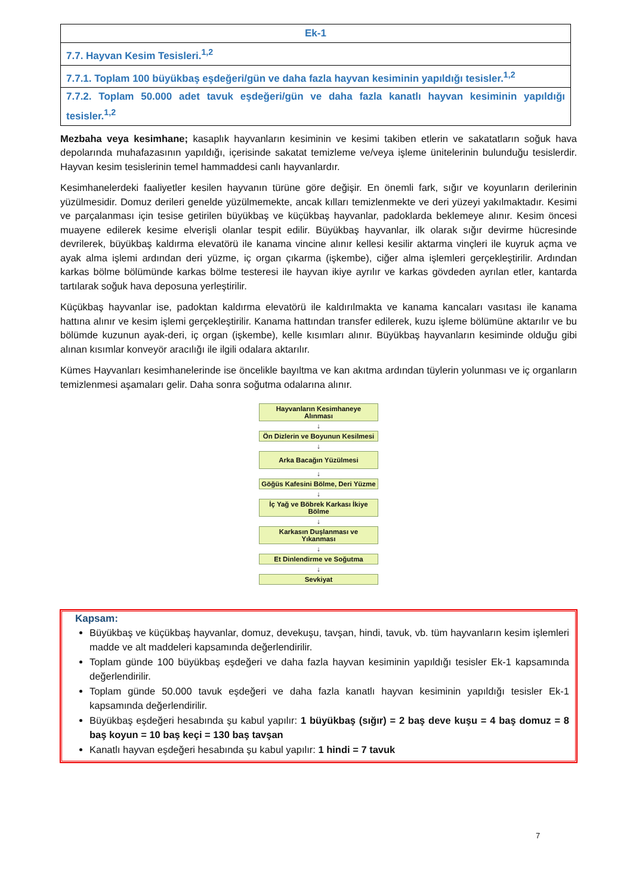| Ek-1 |
| --- |
| 7.7. Hayvan Kesim Tesisleri.<sup>1,2</sup> |
| 7.7.1. Toplam 100 büyükbaş eşdeğeri/gün ve daha fazla hayvan kesiminin yapıldığı tesisler.<sup>1,2</sup> |
| 7.7.2. Toplam 50.000 adet tavuk eşdeğeri/gün ve daha fazla kanatlı hayvan kesiminin yapıldığı tesisler.<sup>1,2</sup> |
Mezbaha veya kesimhane; kasaplık hayvanların kesiminin ve kesimi takiben etlerin ve sakatatların soğuk hava depolarında muhafazasının yapıldığı, içerisinde sakatat temizleme ve/veya işleme ünitelerinin bulunduğu tesislerdir. Hayvan kesim tesislerinin temel hammaddesi canlı hayvanlardır.
Kesimhanelerdeki faaliyetler kesilen hayvanın türüne göre değişir. En önemli fark, sığır ve koyunların derilerinin yüzülmesidir. Domuz derileri genelde yüzülmemekte, ancak kılları temizlenmekte ve deri yüzeyi yakılmaktadır. Kesimi ve parçalanması için tesise getirilen büyükbaş ve küçükbaş hayvanlar, padoklarda beklemeye alınır. Kesim öncesi muayene edilerek kesime elverişli olanlar tespit edilir. Büyükbaş hayvanlar, ilk olarak sığır devirme hücresinde devrilerek, büyükbaş kaldırma elevatörü ile kanama vincine alınır kellesi kesilir aktarma vinçleri ile kuyruk açma ve ayak alma işlemi ardından deri yüzme, iç organ çıkarma (işkembe), ciğer alma işlemleri gerçekleştirilir. Ardından karkas bölme bölümünde karkas bölme testeresi ile hayvan ikiye ayrılır ve karkas gövdeden ayrılan etler, kantarda tartılarak soğuk hava deposuna yerleştirilir.
Küçükbaş hayvanlar ise, padoktan kaldırma elevatörü ile kaldırılmakta ve kanama kancaları vasıtası ile kanama hattına alınır ve kesim işlemi gerçekleştirilir. Kanama hattından transfer edilerek, kuzu işleme bölümüne aktarılır ve bu bölümde kuzunun ayak-deri, iç organ (işkembe), kelle kısımları alınır. Büyükbaş hayvanların kesiminde olduğu gibi alınan kısımlar konveyör aracılığı ile ilgili odalara aktarılır.
Kümes Hayvanları kesimhanelerinde ise öncelikle bayıltma ve kan akıtma ardından tüylerin yolunması ve iç organların temizlenmesi aşamaları gelir. Daha sonra soğutma odalarına alınır.
Hayvanların Kesimhaneye Alınması
↓
Ön Dizlerin ve Boyunun Kesilmesi
↓
Arka Bacağın Yüzülmesi
↓
Göğüs Kafesini Bölme, Deri Yüzme
↓
İç Yağ ve Böbrek Karkası İkiye Bölme
↓
Karkasın Duşlanması ve Yıkanması
↓
Et Dinlendirme ve Soğutma
↓
Sevkiyat
Kapsam:
Büyükbaş ve küçükbaş hayvanlar, domuz, devekuşu, tavşan, hindi, tavuk, vb. tüm hayvanların kesim işlemleri madde ve alt maddeleri kapsamında değerlendirilir.
Toplam günde 100 büyükbaş eşdeğeri ve daha fazla hayvan kesiminin yapıldığı tesisler Ek-1 kapsamında değerlendirilir.
Toplam günde 50.000 tavuk eşdeğeri ve daha fazla kanatlı hayvan kesiminin yapıldığı tesisler Ek-1 kapsamında değerlendirilir.
Büyükbaş eşdeğeri hesabında şu kabul yapılır: 1 büyükbaş (sığır) = 2 baş deve kuşu = 4 baş domuz = 8 baş koyun = 10 baş keçi = 130 baş tavşan
Kanatlı hayvan eşdeğeri hesabında şu kabul yapılır: 1 hindi = 7 tavuk
7